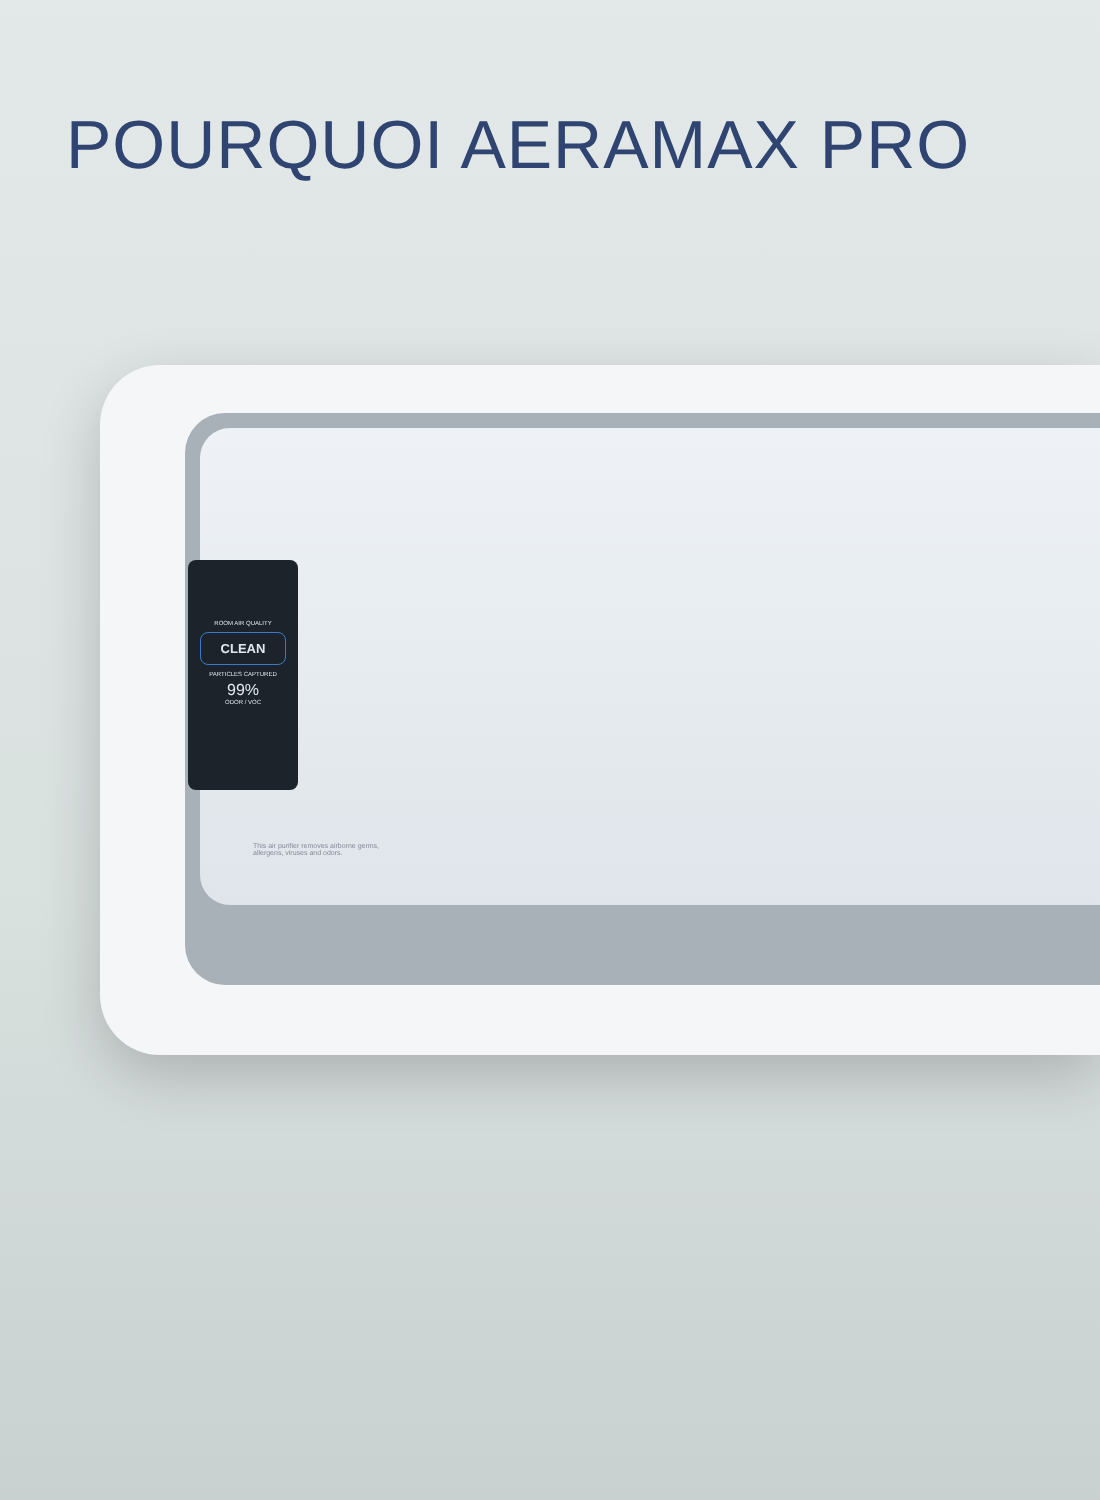POURQUOI AERAMAX PRO
ROOM AIR QUALITY
CLEAN
PARTICLES CAPTURED
99%
ODOR / VOC
This air purifier removes airborne germs,
allergens, viruses and odors.